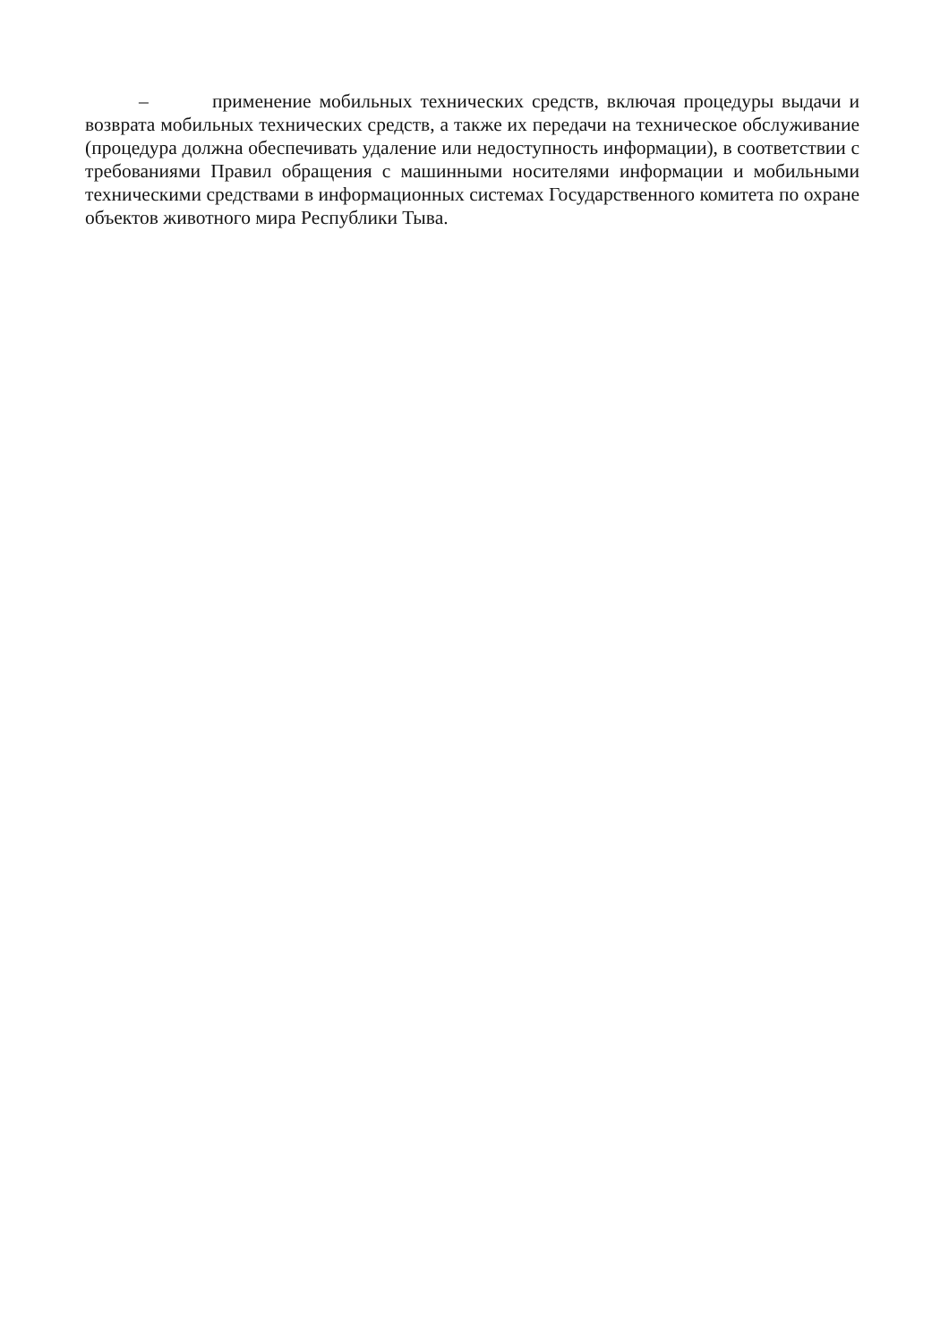– применение мобильных технических средств, включая процедуры выдачи и возврата мобильных технических средств, а также их передачи на техническое обслуживание (процедура должна обеспечивать удаление или недоступность информации), в соответствии с требованиями Правил обращения с машинными носителями информации и мобильными техническими средствами в информационных системах Государственного комитета по охране объектов животного мира Республики Тыва.